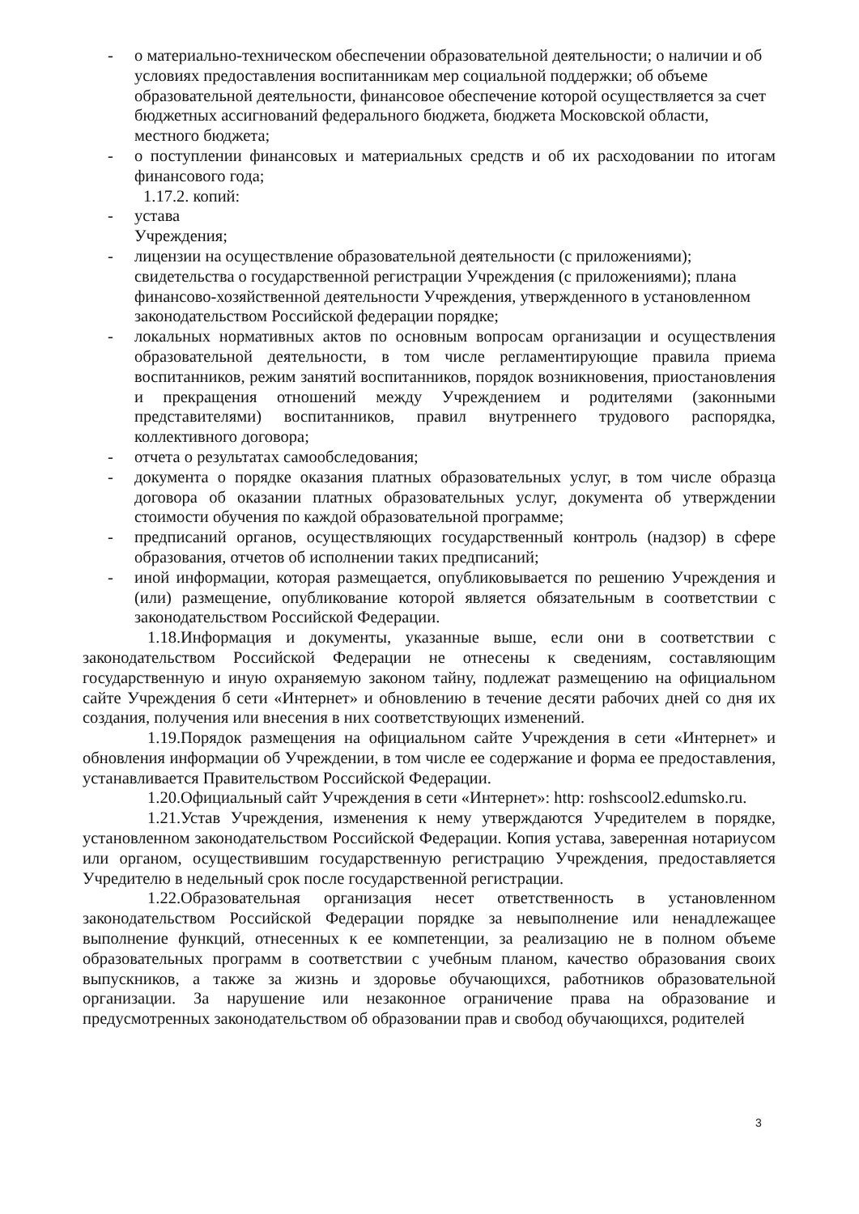- о материально-техническом обеспечении образовательной деятельности; о наличии и об условиях предоставления воспитанникам мер социальной поддержки; об объеме образовательной деятельности, финансовое обеспечение которой осуществляется за счет бюджетных ассигнований федерального бюджета, бюджета Московской области, местного бюджета;
- о поступлении финансовых и материальных средств и об их расходовании по итогам финансового года;
1.17.2. копий:
- устава
Учреждения;
- лицензии на осуществление образовательной деятельности (с приложениями); свидетельства о государственной регистрации Учреждения (с приложениями); плана финансово-хозяйственной деятельности Учреждения, утвержденного в установленном законодательством Российской федерации порядке;
- локальных нормативных актов по основным вопросам организации и осуществления образовательной деятельности, в том числе регламентирующие правила приема воспитанников, режим занятий воспитанников, порядок возникновения, приостановления и прекращения отношений между Учреждением и родителями (законными представителями) воспитанников, правил внутреннего трудового распорядка, коллективного договора;
- отчета о результатах самообследования;
- документа о порядке оказания платных образовательных услуг, в том числе образца договора об оказании платных образовательных услуг, документа об утверждении стоимости обучения по каждой образовательной программе;
- предписаний органов, осуществляющих государственный контроль (надзор) в сфере образования, отчетов об исполнении таких предписаний;
- иной информации, которая размещается, опубликовывается по решению Учреждения и (или) размещение, опубликование которой является обязательным в соответствии с законодательством Российской Федерации.
1.18.Информация и документы, указанные выше, если они в соответствии с законодательством Российской Федерации не отнесены к сведениям, составляющим государственную и иную охраняемую законом тайну, подлежат размещению на официальном сайте Учреждения б сети «Интернет» и обновлению в течение десяти рабочих дней со дня их создания, получения или внесения в них соответствующих изменений.
1.19.Порядок размещения на официальном сайте Учреждения в сети «Интернет» и обновления информации об Учреждении, в том числе ее содержание и форма ее предоставления, устанавливается Правительством Российской Федерации.
1.20.Официальный сайт Учреждения в сети «Интернет»: http: roshscool2.edumsko.ru.
1.21.Устав Учреждения, изменения к нему утверждаются Учредителем в порядке, установленном законодательством Российской Федерации. Копия устава, заверенная нотариусом или органом, осуществившим государственную регистрацию Учреждения, предоставляется Учредителю в недельный срок после государственной регистрации.
1.22.Образовательная организация несет ответственность в установленном законодательством Российской Федерации порядке за невыполнение или ненадлежащее выполнение функций, отнесенных к ее компетенции, за реализацию не в полном объеме образовательных программ в соответствии с учебным планом, качество образования своих выпускников, а также за жизнь и здоровье обучающихся, работников образовательной организации. За нарушение или незаконное ограничение права на образование и предусмотренных законодательством об образовании прав и свобод обучающихся, родителей
3